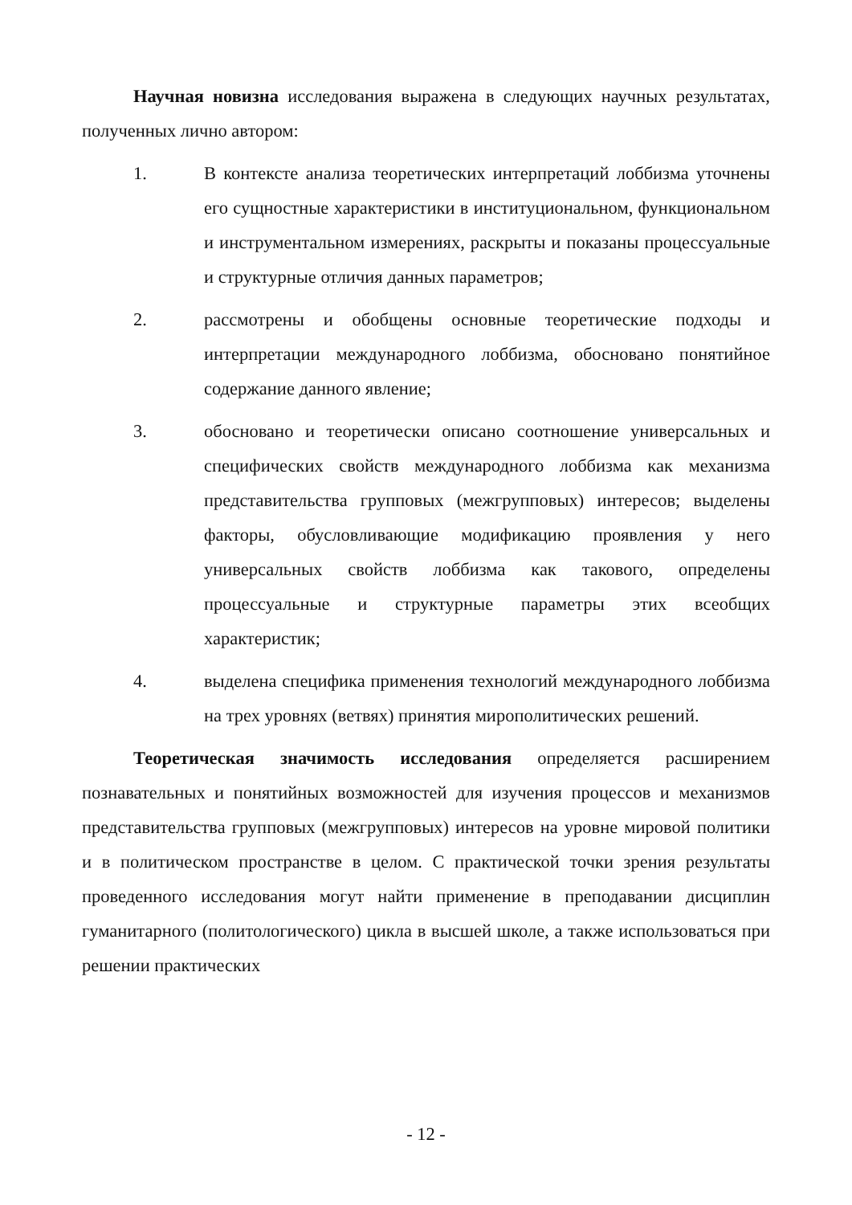Научная новизна исследования выражена в следующих научных результатах, полученных лично автором:
1. В контексте анализа теоретических интерпретаций лоббизма уточнены его сущностные характеристики в институциональном, функциональном и инструментальном измерениях, раскрыты и показаны процессуальные и структурные отличия данных параметров;
2. рассмотрены и обобщены основные теоретические подходы и интерпретации международного лоббизма, обосновано понятийное содержание данного явление;
3. обосновано и теоретически описано соотношение универсальных и специфических свойств международного лоббизма как механизма представительства групповых (межгрупповых) интересов; выделены факторы, обусловливающие модификацию проявления у него универсальных свойств лоббизма как такового, определены процессуальные и структурные параметры этих всеобщих характеристик;
4. выделена специфика применения технологий международного лоббизма на трех уровнях (ветвях) принятия мирополитических решений.
Теоретическая значимость исследования определяется расширением познавательных и понятийных возможностей для изучения процессов и механизмов представительства групповых (межгрупповых) интересов на уровне мировой политики и в политическом пространстве в целом. С практической точки зрения результаты проведенного исследования могут найти применение в преподавании дисциплин гуманитарного (политологического) цикла в высшей школе, а также использоваться при решении практических
- 12 -